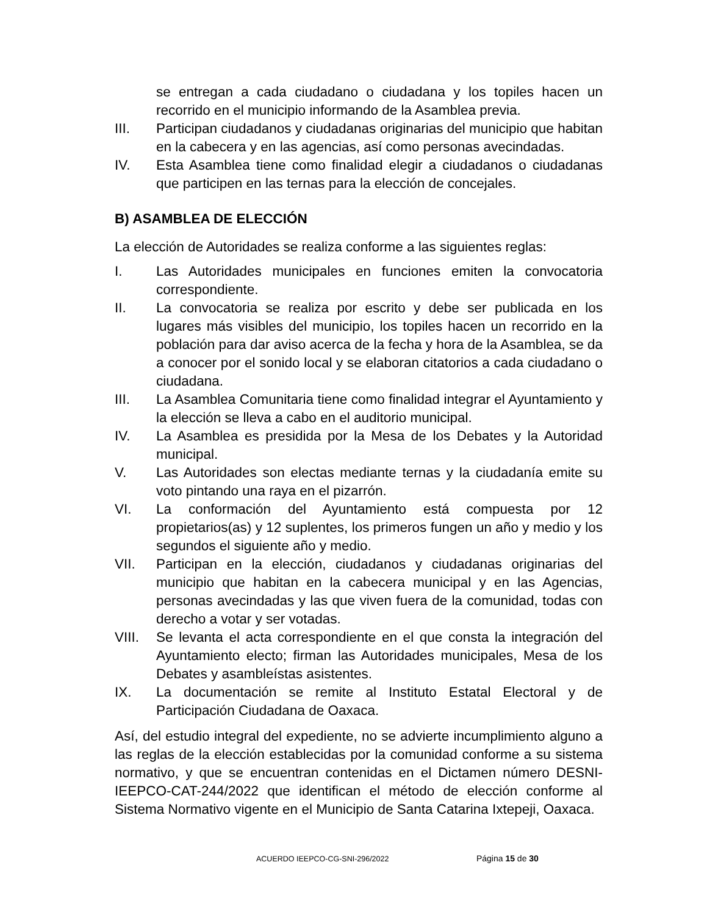se entregan a cada ciudadano o ciudadana y los topiles hacen un recorrido en el municipio informando de la Asamblea previa.
III. Participan ciudadanos y ciudadanas originarias del municipio que habitan en la cabecera y en las agencias, así como personas avecindadas.
IV. Esta Asamblea tiene como finalidad elegir a ciudadanos o ciudadanas que participen en las ternas para la elección de concejales.
B) ASAMBLEA DE ELECCIÓN
La elección de Autoridades se realiza conforme a las siguientes reglas:
I. Las Autoridades municipales en funciones emiten la convocatoria correspondiente.
II. La convocatoria se realiza por escrito y debe ser publicada en los lugares más visibles del municipio, los topiles hacen un recorrido en la población para dar aviso acerca de la fecha y hora de la Asamblea, se da a conocer por el sonido local y se elaboran citatorios a cada ciudadano o ciudadana.
III. La Asamblea Comunitaria tiene como finalidad integrar el Ayuntamiento y la elección se lleva a cabo en el auditorio municipal.
IV. La Asamblea es presidida por la Mesa de los Debates y la Autoridad municipal.
V. Las Autoridades son electas mediante ternas y la ciudadanía emite su voto pintando una raya en el pizarrón.
VI. La conformación del Ayuntamiento está compuesta por 12 propietarios(as) y 12 suplentes, los primeros fungen un año y medio y los segundos el siguiente año y medio.
VII. Participan en la elección, ciudadanos y ciudadanas originarias del municipio que habitan en la cabecera municipal y en las Agencias, personas avecindadas y las que viven fuera de la comunidad, todas con derecho a votar y ser votadas.
VIII. Se levanta el acta correspondiente en el que consta la integración del Ayuntamiento electo; firman las Autoridades municipales, Mesa de los Debates y asambleístas asistentes.
IX. La documentación se remite al Instituto Estatal Electoral y de Participación Ciudadana de Oaxaca.
Así, del estudio integral del expediente, no se advierte incumplimiento alguno a las reglas de la elección establecidas por la comunidad conforme a su sistema normativo, y que se encuentran contenidas en el Dictamen número DESNI-IEEPCO-CAT-244/2022 que identifican el método de elección conforme al Sistema Normativo vigente en el Municipio de Santa Catarina Ixtepeji, Oaxaca.
ACUERDO IEEPCO-CG-SNI-296/2022 Página 15 de 30